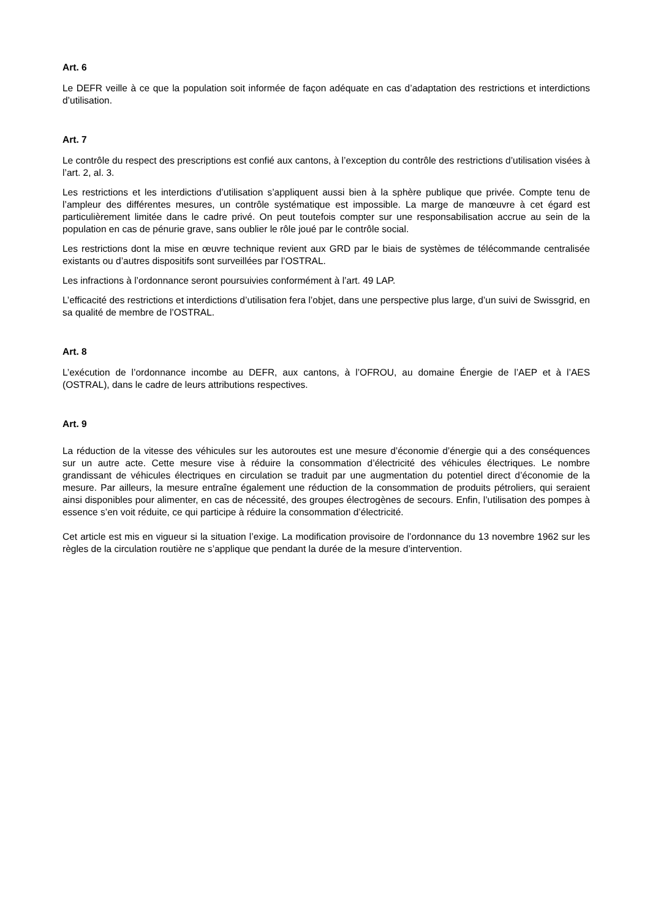Art. 6
Le DEFR veille à ce que la population soit informée de façon adéquate en cas d’adaptation des restrictions et interdictions d’utilisation.
Art. 7
Le contrôle du respect des prescriptions est confié aux cantons, à l’exception du contrôle des restrictions d’uti­lisation visées à l’art. 2, al. 3.
Les restrictions et les interdictions d’utilisation s’appliquent aussi bien à la sphère publique que privée. Compte tenu de l’ampleur des différentes mesures, un contrôle systématique est impossible. La marge de manœuvre à cet égard est particulièrement limitée dans le cadre privé. On peut toutefois compter sur une responsabilisation accrue au sein de la population en cas de pénurie grave, sans oublier le rôle joué par le contrôle social.
Les restrictions dont la mise en œuvre technique revient aux GRD par le biais de systèmes de télécommande centralisée existants ou d’autres dispositifs sont surveillées par l’OSTRAL.
Les infractions à l’ordonnance seront poursuivies conformément à l’art. 49 LAP.
L’efficacité des restrictions et interdictions d’utilisation fera l’objet, dans une perspective plus large, d’un suivi de Swissgrid, en sa qualité de membre de l’OSTRAL.
Art. 8
L’exécution de l’ordonnance incombe au DEFR, aux cantons, à l’OFROU, au domaine Énergie de l’AEP et à l’AES (OSTRAL), dans le cadre de leurs attributions respectives.
Art. 9
La réduction de la vitesse des véhicules sur les autoroutes est une mesure d’économie d’énergie qui a des conséquences sur un autre acte. Cette mesure vise à réduire la consommation d’électricité des véhicules élec­triques. Le nombre grandissant de véhicules électriques en circulation se traduit par une augmentation du po­tentiel direct d’économie de la mesure. Par ailleurs, la mesure entraîne également une réduction de la consom­mation de produits pétroliers, qui seraient ainsi disponibles pour alimenter, en cas de nécessité, des groupes électrogènes de secours. Enfin, l’utilisation des pompes à essence s’en voit réduite, ce qui participe à réduire la consommation d’électricité.
Cet article est mis en vigueur si la situation l’exige. La modification provisoire de l’ordonnance du 13 novembre 1962 sur les règles de la circulation routière ne s’applique que pendant la durée de la mesure d’intervention.